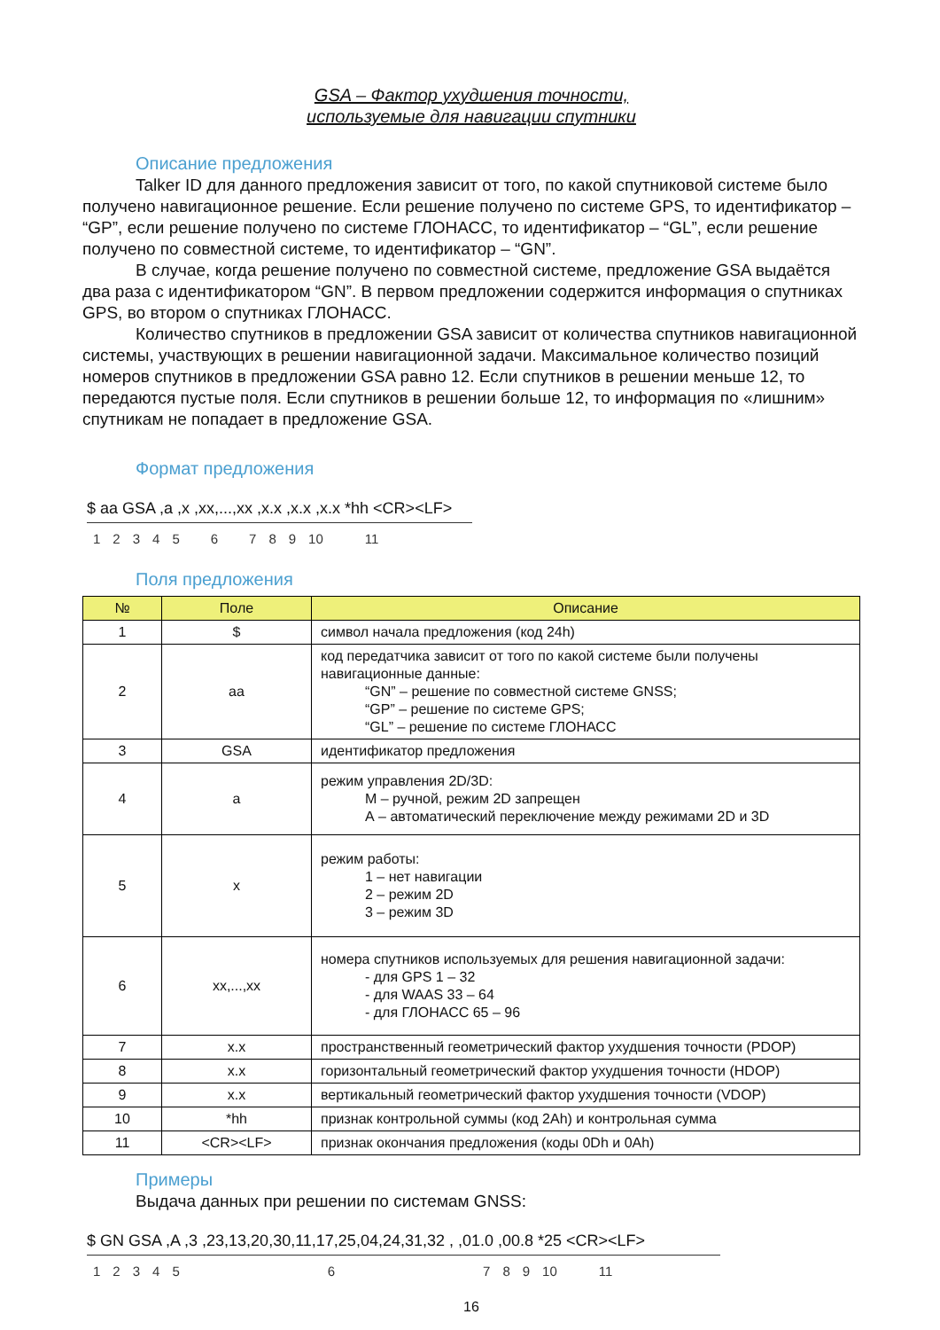GSA – Фактор ухудшения точности,
используемые для навигации спутники
Описание предложения
Talker ID для данного предложения зависит от того, по какой спутниковой системе было получено навигационное решение. Если решение получено по системе GPS, то идентификатор – “GP”, если решение получено по системе ГЛОНАСС, то идентификатор – “GL”, если решение получено по совместной системе, то идентификатор – “GN”.
В случае, когда решение получено по совместной системе, предложение GSA выдаётся два раза с идентификатором “GN”. В первом предложении содержится информация о спутниках GPS, во втором о спутниках ГЛОНАСС.
Количество спутников в предложении GSA зависит от количества спутников навигационной системы, участвующих в решении навигационной задачи. Максимальное количество позиций номеров спутников в предложении GSA равно 12. Если спутников в решении меньше 12, то передаются пустые поля. Если спутников в решении больше 12, то информация по «лишним» спутникам не попадает в предложение GSA.
Формат предложения
$ aa GSA ,a ,x ,xx,...,xx ,x.x ,x.x ,x.x *hh <CR><LF>
123456789 10 11
Поля предложения
| № | Поле | Описание |
| --- | --- | --- |
| 1 | $ | символ начала предложения (код 24h) |
| 2 | aa | код передатчика зависит от того по какой системе были получены навигационные данные: “GN” – решение по совместной системе GNSS; “GP” – решение по системе GPS; “GL” – решение по системе ГЛОНАСС |
| 3 | GSA | идентификатор предложения |
| 4 | a | режим управления 2D/3D: М – ручной, режим 2D запрещен А – автоматический переключение между режимами 2D и 3D |
| 5 | x | режим работы: 1 – нет навигации 2 – режим 2D 3 – режим 3D |
| 6 | xx,...,xx | номера спутников используемых для решения навигационной задачи: - для GPS 1 – 32 - для WAAS 33 – 64 - для ГЛОНАСС 65 – 96 |
| 7 | x.x | пространственный геометрический фактор ухудшения точности (PDOP) |
| 8 | x.x | горизонтальный геометрический фактор ухудшения точности (HDOP) |
| 9 | x.x | вертикальный геометрический фактор ухудшения точности (VDOP) |
| 10 | *hh | признак контрольной суммы (код 2Ah) и контрольная сумма |
| 11 | <CR><LF> | признак окончания предложения (коды 0Dh и 0Ah) |
Примеры
Выдача данных при решении по системам GNSS:
$ GN GSA ,A ,3 ,23,13,20,30,11,17,25,04,24,31,32 , ,01.0 ,00.8 *25 <CR><LF>
123456789 10 11
16